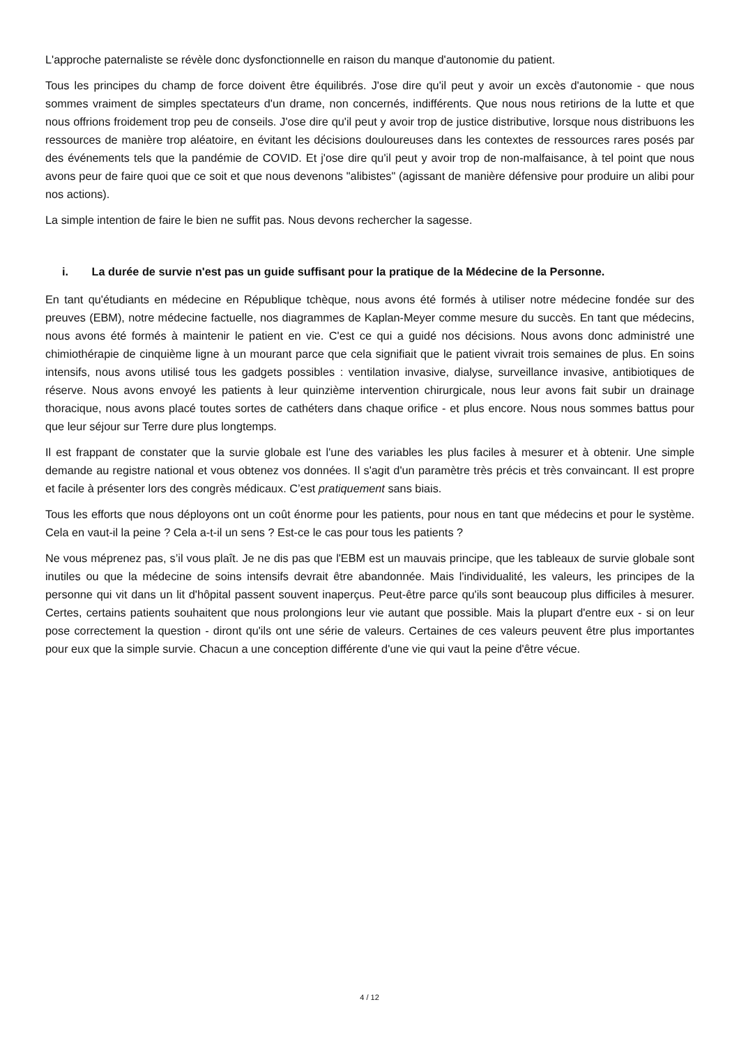L'approche paternaliste se révèle donc dysfonctionnelle en raison du manque d'autonomie du patient.
Tous les principes du champ de force doivent être équilibrés. J'ose dire qu'il peut y avoir un excès d'autonomie - que nous sommes vraiment de simples spectateurs d'un drame, non concernés, indifférents. Que nous nous retirions de la lutte et que nous offrions froidement trop peu de conseils. J'ose dire qu'il peut y avoir trop de justice distributive, lorsque nous distribuons les ressources de manière trop aléatoire, en évitant les décisions douloureuses dans les contextes de ressources rares posés par des événements tels que la pandémie de COVID. Et j'ose dire qu'il peut y avoir trop de non-malfaisance, à tel point que nous avons peur de faire quoi que ce soit et que nous devenons "alibistes" (agissant de manière défensive pour produire un alibi pour nos actions).
La simple intention de faire le bien ne suffit pas. Nous devons rechercher la sagesse.
i. La durée de survie n'est pas un guide suffisant pour la pratique de la Médecine de la Personne.
En tant qu'étudiants en médecine en République tchèque, nous avons été formés à utiliser notre médecine fondée sur des preuves (EBM), notre médecine factuelle, nos diagrammes de Kaplan-Meyer comme mesure du succès. En tant que médecins, nous avons été formés à maintenir le patient en vie. C'est ce qui a guidé nos décisions. Nous avons donc administré une chimiothérapie de cinquième ligne à un mourant parce que cela signifiait que le patient vivrait trois semaines de plus. En soins intensifs, nous avons utilisé tous les gadgets possibles : ventilation invasive, dialyse, surveillance invasive, antibiotiques de réserve. Nous avons envoyé les patients à leur quinzième intervention chirurgicale, nous leur avons fait subir un drainage thoracique, nous avons placé toutes sortes de cathéters dans chaque orifice - et plus encore. Nous nous sommes battus pour que leur séjour sur Terre dure plus longtemps.
Il est frappant de constater que la survie globale est l'une des variables les plus faciles à mesurer et à obtenir. Une simple demande au registre national et vous obtenez vos données. Il s'agit d'un paramètre très précis et très convaincant. Il est propre et facile à présenter lors des congrès médicaux. C’est pratiquement sans biais.
Tous les efforts que nous déployons ont un coût énorme pour les patients, pour nous en tant que médecins et pour le système. Cela en vaut-il la peine ? Cela a-t-il un sens ? Est-ce le cas pour tous les patients ?
Ne vous méprenez pas, s’il vous plaît. Je ne dis pas que l'EBM est un mauvais principe, que les tableaux de survie globale sont inutiles ou que la médecine de soins intensifs devrait être abandonnée. Mais l'individualité, les valeurs, les principes de la personne qui vit dans un lit d'hôpital passent souvent inaperçus. Peut-être parce qu'ils sont beaucoup plus difficiles à mesurer. Certes, certains patients souhaitent que nous prolongions leur vie autant que possible. Mais la plupart d'entre eux - si on leur pose correctement la question - diront qu'ils ont une série de valeurs. Certaines de ces valeurs peuvent être plus importantes pour eux que la simple survie. Chacun a une conception différente d'une vie qui vaut la peine d'être vécue.
4 / 12